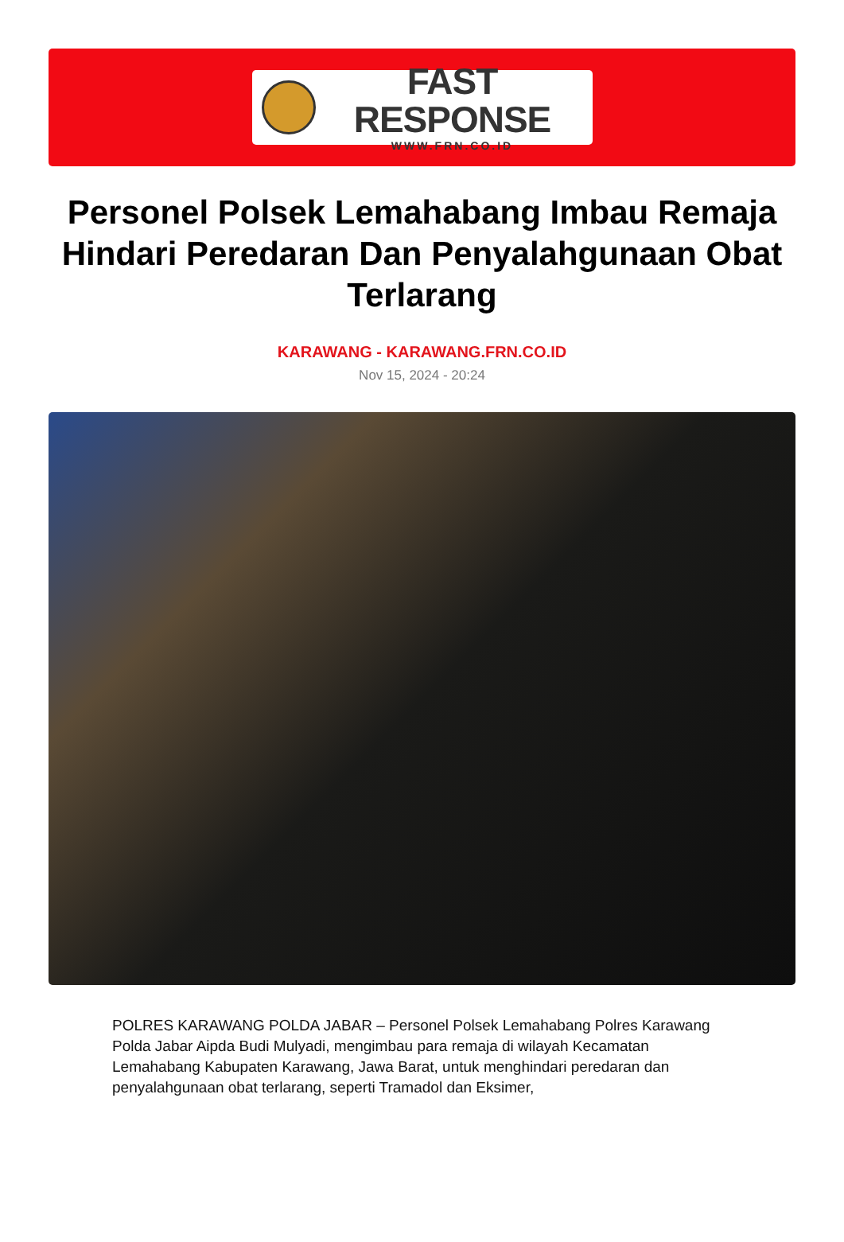FAST RESPONSE
WWW.FRN.CO.ID
Personel Polsek Lemahabang Imbau Remaja Hindari Peredaran Dan Penyalahgunaan Obat Terlarang
KARAWANG - KARAWANG.FRN.CO.ID
Nov 15, 2024 - 20:24
POLRES KARAWANG POLDA JABAR – Personel Polsek Lemahabang Polres Karawang Polda Jabar Aipda Budi Mulyadi, mengimbau para remaja di wilayah Kecamatan Lemahabang Kabupaten Karawang, Jawa Barat, untuk menghindari peredaran dan penyalahgunaan obat terlarang, seperti Tramadol dan Eksimer,